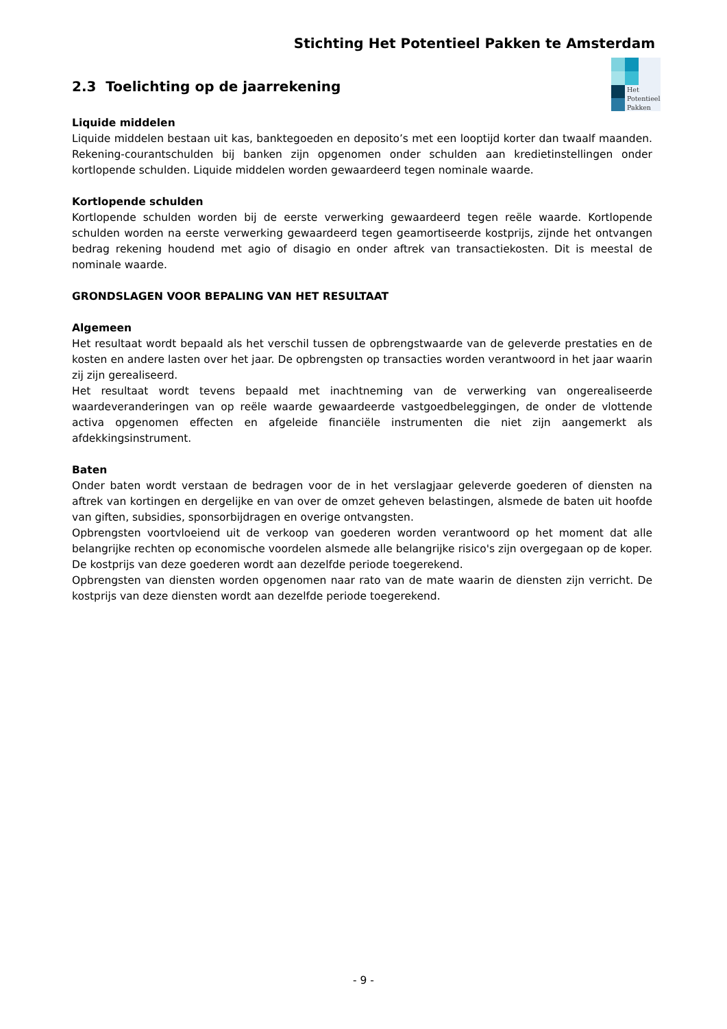Stichting Het Potentieel Pakken te Amsterdam
Het
Potentieel
Pakken
2.3 Toelichting op de jaarrekening
Liquide middelen
Liquide middelen bestaan uit kas, banktegoeden en deposito’s met een looptijd korter dan twaalf maanden. Rekening-courantschulden bij banken zijn opgenomen onder schulden aan kredietinstellingen onder kortlopende schulden. Liquide middelen worden gewaardeerd tegen nominale waarde.
Kortlopende schulden
Kortlopende schulden worden bij de eerste verwerking gewaardeerd tegen reële waarde. Kortlopende schulden worden na eerste verwerking gewaardeerd tegen geamortiseerde kostprijs, zijnde het ontvangen bedrag rekening houdend met agio of disagio en onder aftrek van transactiekosten. Dit is meestal de nominale waarde.
GRONDSLAGEN VOOR BEPALING VAN HET RESULTAAT
Algemeen
Het resultaat wordt bepaald als het verschil tussen de opbrengstwaarde van de geleverde prestaties en de kosten en andere lasten over het jaar. De opbrengsten op transacties worden verantwoord in het jaar waarin zij zijn gerealiseerd.
Het resultaat wordt tevens bepaald met inachtneming van de verwerking van ongerealiseerde waardeveranderingen van op reële waarde gewaardeerde vastgoedbeleggingen, de onder de vlottende activa opgenomen effecten en afgeleide financiële instrumenten die niet zijn aangemerkt als afdekkingsinstrument.
Baten
Onder baten wordt verstaan de bedragen voor de in het verslagjaar geleverde goederen of diensten na aftrek van kortingen en dergelijke en van over de omzet geheven belastingen, alsmede de baten uit hoofde van giften, subsidies, sponsorbijdragen en overige ontvangsten.
Opbrengsten voortvloeiend uit de verkoop van goederen worden verantwoord op het moment dat alle belangrijke rechten op economische voordelen alsmede alle belangrijke risico's zijn overgegaan op de koper. De kostprijs van deze goederen wordt aan dezelfde periode toegerekend.
Opbrengsten van diensten worden opgenomen naar rato van de mate waarin de diensten zijn verricht. De kostprijs van deze diensten wordt aan dezelfde periode toegerekend.
- 9 -